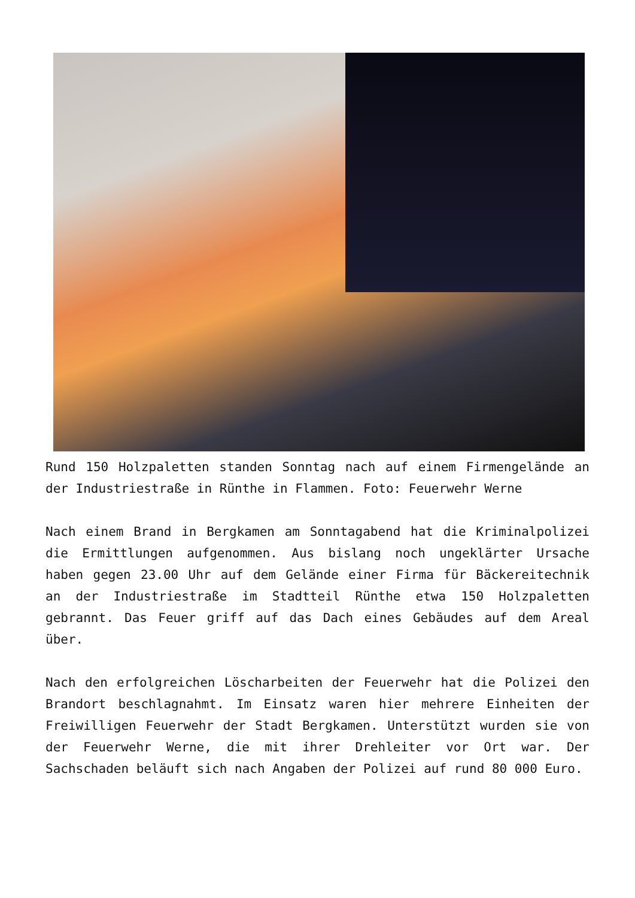Rund 150 Holzpaletten standen Sonntag nach auf einem Firmengelände an der Industriestraße in Rünthe in Flammen. Foto: Feuerwehr Werne
Nach einem Brand in Bergkamen am Sonntagabend hat die Kriminalpolizei die Ermittlungen aufgenommen. Aus bislang noch ungeklärter Ursache haben gegen 23.00 Uhr auf dem Gelände einer Firma für Bäckereitechnik an der Industriestraße im Stadtteil Rünthe etwa 150 Holzpaletten gebrannt. Das Feuer griff auf das Dach eines Gebäudes auf dem Areal über.
Nach den erfolgreichen Löscharbeiten der Feuerwehr hat die Polizei den Brandort beschlagnahmt. Im Einsatz waren hier mehrere Einheiten der Freiwilligen Feuerwehr der Stadt Bergkamen. Unterstützt wurden sie von der Feuerwehr Werne, die mit ihrer Drehleiter vor Ort war. Der Sachschaden beläuft sich nach Angaben der Polizei auf rund 80 000 Euro.